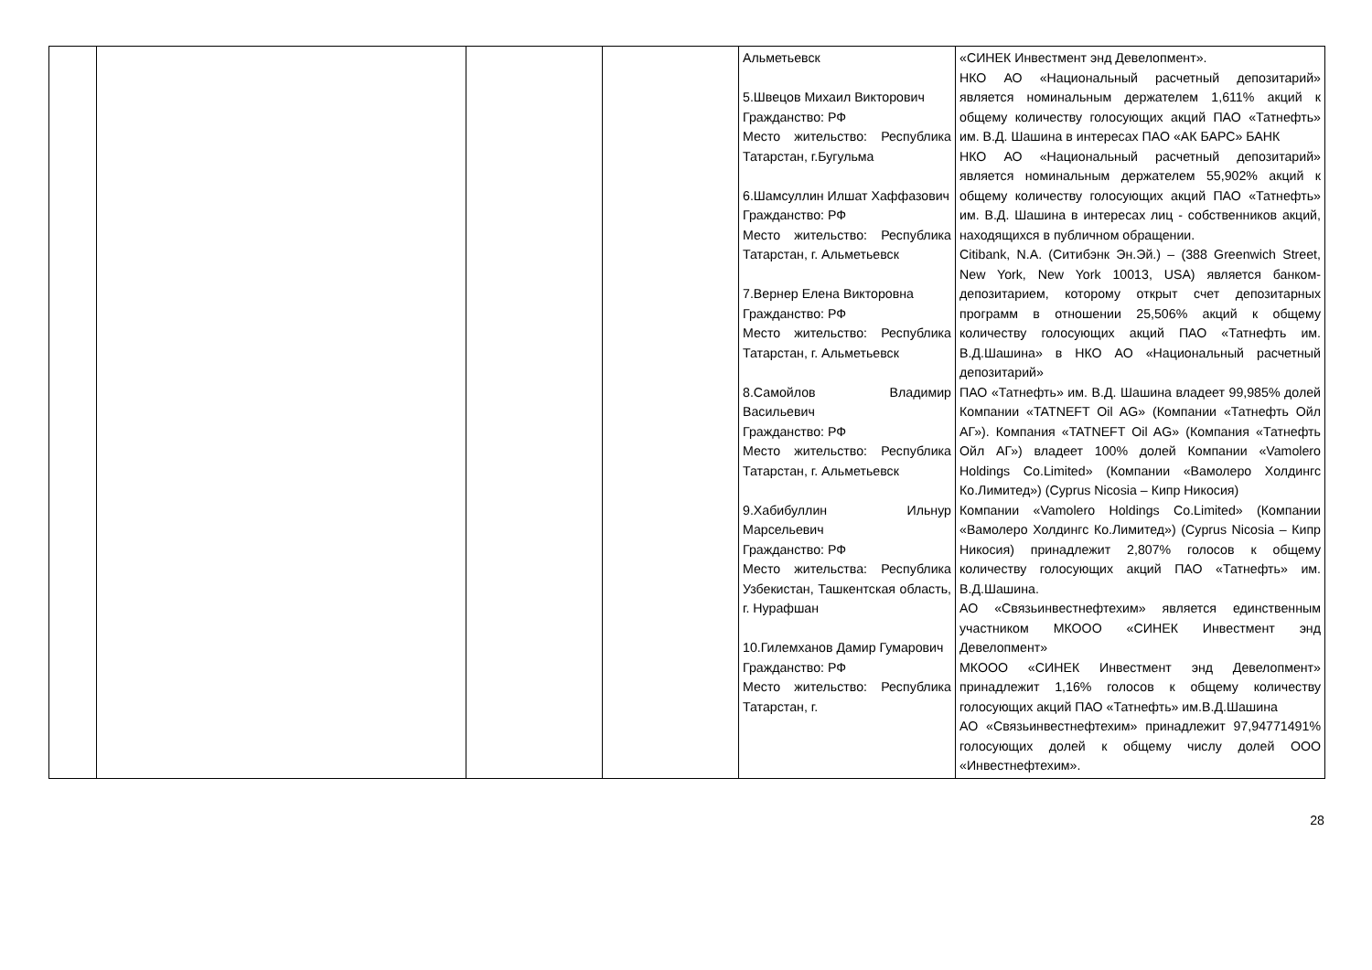| | | | | Альметьевск 5.Швецов Михаил Викторович Гражданство: РФ Место жительство: Республика Татарстан, г.Бугульма 6.Шамсуллин Илшат Хаффазович Гражданство: РФ Место жительство: Республика Татарстан, г. Альметьевск 7.Вернер Елена Викторовна Гражданство: РФ Место жительство: Республика Татарстан, г. Альметьевск 8.Самойлов Владимир Васильевич Гражданство: РФ Место жительство: Республика Татарстан, г. Альметьевск 9.Хабибуллин Ильнур Марсельевич Гражданство: РФ Место жительства: Республика Узбекистан, Ташкентская область, г. Нурафшан 10.Гилемханов Дамир Гумарович Гражданство: РФ Место жительство: Республика Татарстан, г. | «СИНЕК Инвестмент энд Девелопмент». НКО АО «Национальный расчетный депозитарий» является номинальным держателем 1,611% акций к общему количеству голосующих акций ПАО «Татнефть» им. В.Д. Шашина в интересах ПАО «АК БАРС» БАНК НКО АО «Национальный расчетный депозитарий» является номинальным держателем 55,902% акций к общему количеству голосующих акций ПАО «Татнефть» им. В.Д. Шашина в интересах лиц - собственников акций, находящихся в публичном обращении. Citibank, N.A. (Ситибэнк Эн.Эй.) – (388 Greenwich Street, New York, New York 10013, USA) является банком-депозитарием, которому открыт счет депозитарных программ в отношении 25,506% акций к общему количеству голосующих акций ПАО «Татнефть им. В.Д.Шашина» в НКО АО «Национальный расчетный депозитарий» ПАО «Татнефть» им. В.Д. Шашина владеет 99,985% долей Компании «TATNEFT Oil AG» (Компании «Татнефть Ойл АГ»). Компания «TATNEFT Oil AG» (Компания «Татнефть Ойл АГ») владеет 100% долей Компании «Vamolero Holdings Co.Limited» (Компании «Вамолеро Холдингс Ко.Лимитед») (Cyprus Nicosia – Кипр Никосия) Компании «Vamolero Holdings Co.Limited» (Компании «Вамолеро Холдингс Ко.Лимитед») (Cyprus Nicosia – Кипр Никосия) принадлежит 2,807% голосов к общему количеству голосующих акций ПАО «Татнефть» им. В.Д.Шашина. АО «Связьинвестнефтехим» является единственным участником МКООО «СИНЕК Инвестмент энд Девелопмент» МКООО «СИНЕК Инвестмент энд Девелопмент» принадлежит 1,16% голосов к общему количеству голосующих акций ПАО «Татнефть» им.В.Д.Шашина АО «Связьинвестнефтехим» принадлежит 97,94771491% голосующих долей к общему числу долей ООО «Инвестнефтехим». |
28